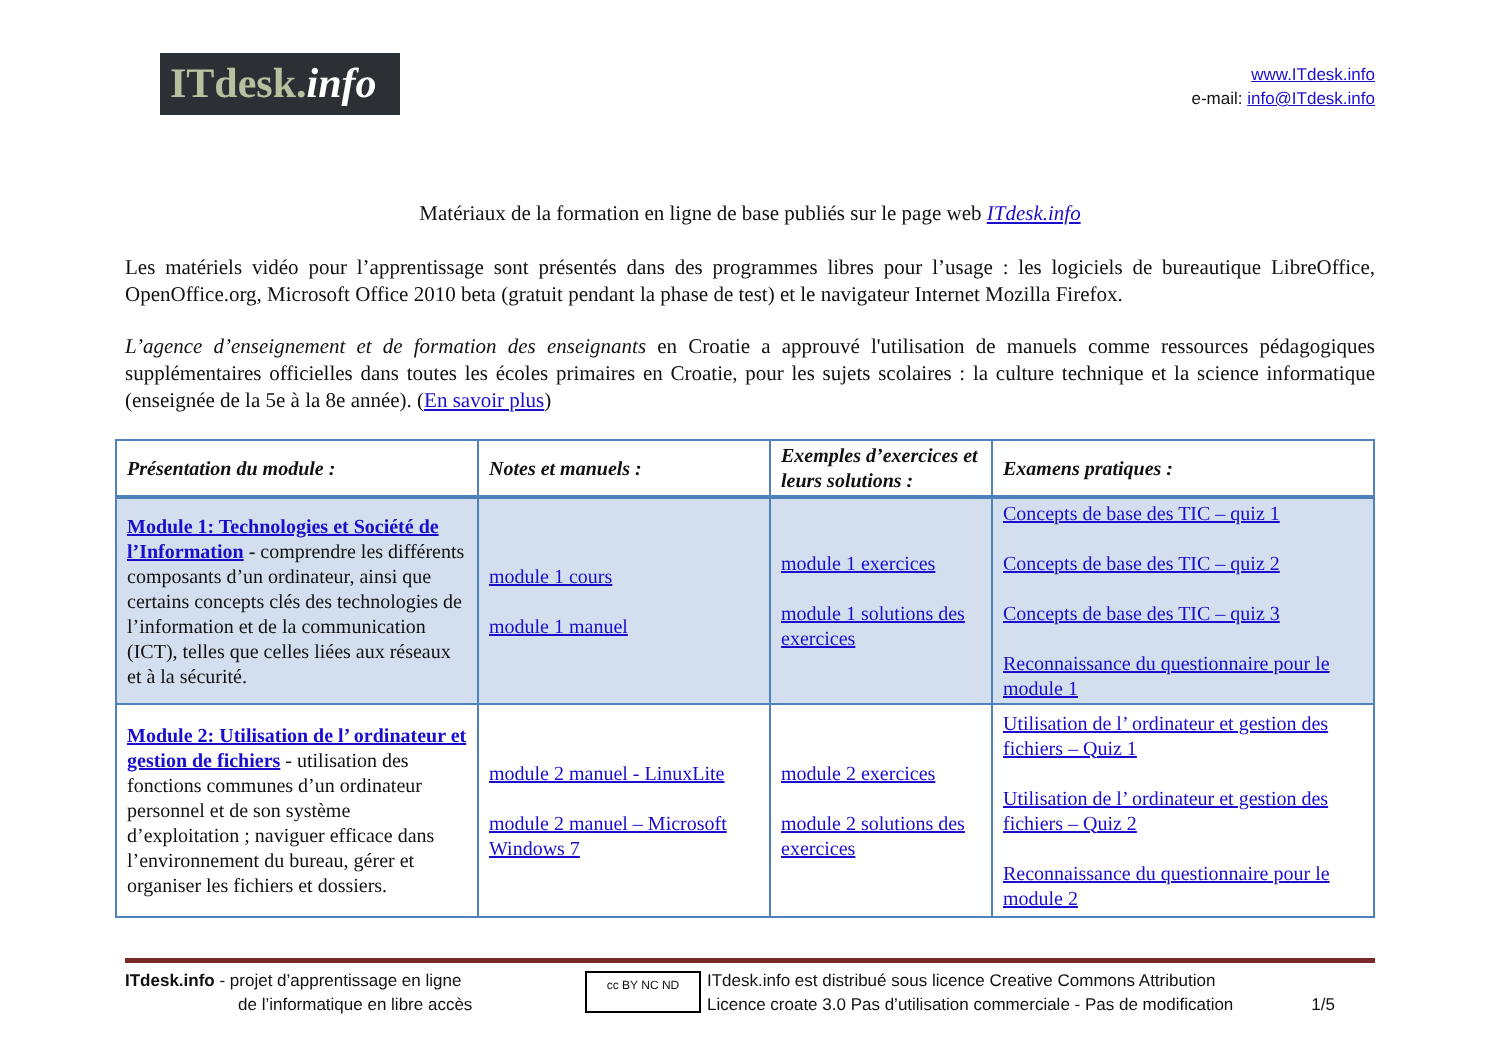ITdesk. info
www.ITdesk.info
e-mail: info@ITdesk.info
Matériaux de la formation en ligne de base publiés sur le page web ITdesk.info
Les matériels vidéo pour l’apprentissage sont présentés dans des programmes libres pour l’usage : les logiciels de bureautique LibreOffice, OpenOffice.org, Microsoft Office 2010 beta (gratuit pendant la phase de test) et le navigateur Internet Mozilla Firefox.
L’agence d’enseignement et de formation des enseignants en Croatie a approuvé l'utilisation de manuels comme ressources pédagogiques supplémentaires officielles dans toutes les écoles primaires en Croatie, pour les sujets scolaires : la culture technique et la science informatique (enseignée de la 5e à la 8e année). (En savoir plus)
| Présentation du module : | Notes et manuels : | Exemples d’exercices et leurs solutions : | Examens pratiques : |
| --- | --- | --- | --- |
| Module 1: Technologies et Société de l’Information - comprendre les différents composants d’un ordinateur, ainsi que certains concepts clés des technologies de l’information et de la communication (ICT), telles que celles liées aux réseaux et à la sécurité. | module 1 cours module 1 manuel | module 1 exercices module 1 solutions des exercices | Concepts de base des TIC – quiz 1 Concepts de base des TIC – quiz 2 Concepts de base des TIC – quiz 3 Reconnaissance du questionnaire pour le module 1 |
| Module 2: Utilisation de l’ ordinateur et gestion de fichiers - utilisation des fonctions communes d’un ordinateur personnel et de son système d’exploitation ; naviguer efficace dans l’environnement du bureau, gérer et organiser les fichiers et dossiers. | module 2 manuel - LinuxLite module 2 manuel – Microsoft Windows 7 | module 2 exercices module 2 solutions des exercices | Utilisation de l’ ordinateur et gestion des fichiers – Quiz 1 Utilisation de l’ ordinateur et gestion des fichiers – Quiz 2 Reconnaissance du questionnaire pour le module 2 |
ITdesk.info - projet d’apprentissage en ligne
de l’informatique en libre accès
cc BY NC ND
ITdesk.info est distribué sous licence Creative Commons Attribution
Licence croate 3.0 Pas d’utilisation commerciale - Pas de modification
1/5